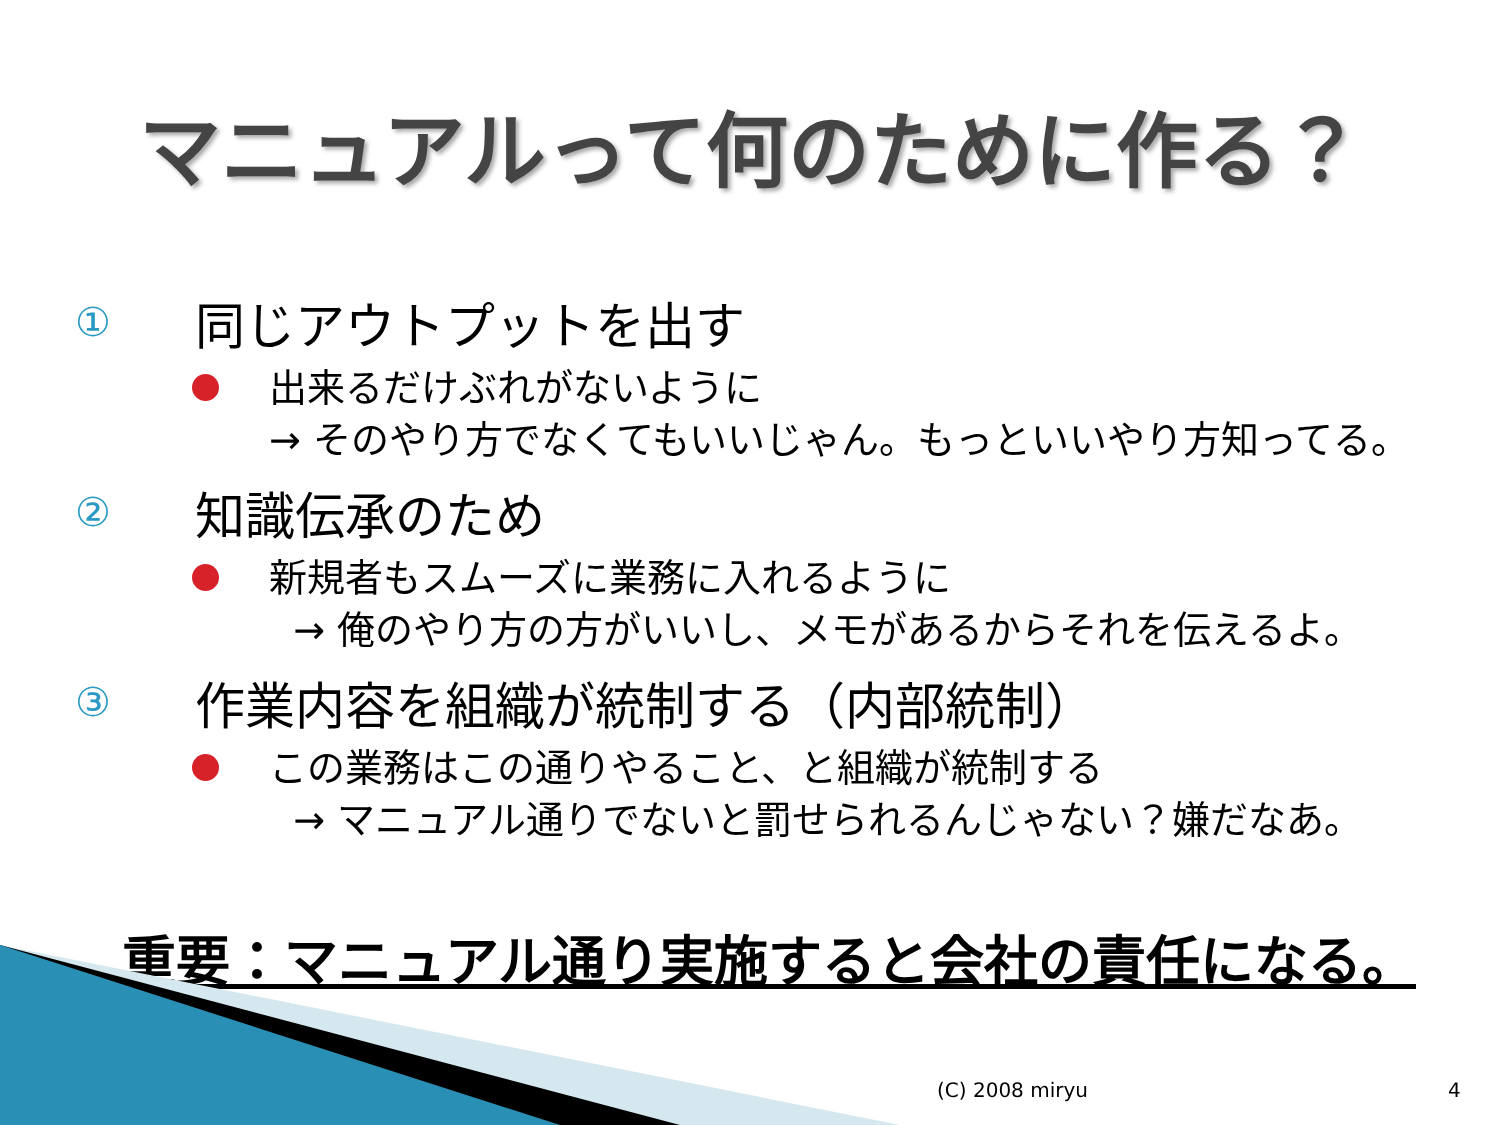マニュアルって何のために作る？
①
同じアウトプットを出す
出来るだけぶれがないように
→ そのやり方でなくてもいいじゃん。もっといいやり方知ってる。
②
知識伝承のため
新規者もスムーズに業務に入れるように
→ 俺のやり方の方がいいし、メモがあるからそれを伝えるよ。
③
作業内容を組織が統制する（内部統制）
この業務はこの通りやること、と組織が統制する
→ マニュアル通りでないと罰せられるんじゃない？嫌だなあ。
重要：マニュアル通り実施すると会社の責任になる。
(C) 2008 miryu 4